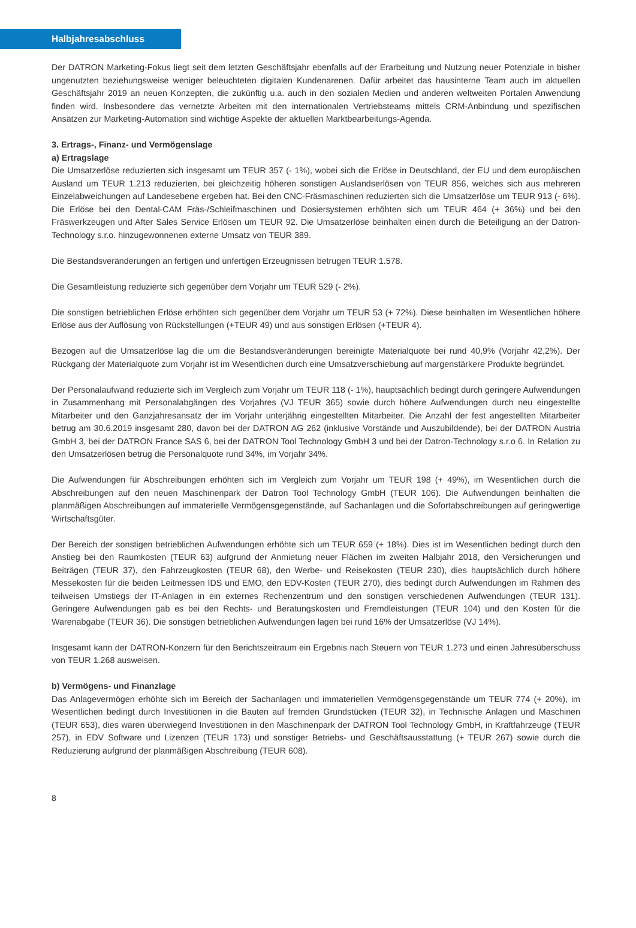Halbjahresabschluss
Der DATRON Marketing-Fokus liegt seit dem letzten Geschäftsjahr ebenfalls auf der Erarbeitung und Nutzung neuer Potenziale in bisher ungenutzten beziehungsweise weniger beleuchteten digitalen Kundenarenen. Dafür arbeitet das hausinterne Team auch im aktuellen Geschäftsjahr 2019 an neuen Konzepten, die zukünftig u.a. auch in den sozialen Medien und anderen weltweiten Portalen Anwendung finden wird. Insbesondere das vernetzte Arbeiten mit den internationalen Vertriebsteams mittels CRM-Anbindung und spezifischen Ansätzen zur Marketing-Automation sind wichtige Aspekte der aktuellen Marktbearbeitungs-Agenda.
3. Ertrags-, Finanz- und Vermögenslage
a) Ertragslage
Die Umsatzerlöse reduzierten sich insgesamt um TEUR 357 (- 1%), wobei sich die Erlöse in Deutschland, der EU und dem europäischen Ausland um TEUR 1.213 reduzierten, bei gleichzeitig höheren sonstigen Auslandserlösen von TEUR 856, welches sich aus mehreren Einzelabweichungen auf Landesebene ergeben hat. Bei den CNC-Fräsmaschinen reduzierten sich die Umsatzerlöse um TEUR 913 (- 6%). Die Erlöse bei den Dental-CAM Fräs-/Schleifmaschinen und Dosiersystemen erhöhten sich um TEUR 464 (+ 36%) und bei den Fräswerkzeugen und After Sales Service Erlösen um TEUR 92. Die Umsatzerlöse beinhalten einen durch die Beteiligung an der Datron-Technology s.r.o. hinzugewonnenen externe Umsatz von TEUR 389.
Die Bestandsveränderungen an fertigen und unfertigen Erzeugnissen betrugen TEUR 1.578.
Die Gesamtleistung reduzierte sich gegenüber dem Vorjahr um TEUR 529 (- 2%).
Die sonstigen betrieblichen Erlöse erhöhten sich gegenüber dem Vorjahr um TEUR 53 (+ 72%). Diese beinhalten im Wesentlichen höhere Erlöse aus der Auflösung von Rückstellungen (+TEUR 49) und aus sonstigen Erlösen (+TEUR 4).
Bezogen auf die Umsatzerlöse lag die um die Bestandsveränderungen bereinigte Materialquote bei rund 40,9% (Vorjahr 42,2%). Der Rückgang der Materialquote zum Vorjahr ist im Wesentlichen durch eine Umsatzverschiebung auf margenstärkere Produkte begründet.
Der Personalaufwand reduzierte sich im Vergleich zum Vorjahr um TEUR 118 (- 1%), hauptsächlich bedingt durch geringere Aufwendungen in Zusammenhang mit Personalabgängen des Vorjahres (VJ TEUR 365) sowie durch höhere Aufwendungen durch neu eingestellte Mitarbeiter und den Ganzjahresansatz der im Vorjahr unterjährig eingestellten Mitarbeiter. Die Anzahl der fest angestellten Mitarbeiter betrug am 30.6.2019 insgesamt 280, davon bei der DATRON AG 262 (inklusive Vorstände und Auszubildende), bei der DATRON Austria GmbH 3, bei der DATRON France SAS 6, bei der DATRON Tool Technology GmbH 3 und bei der Datron-Technology s.r.o 6. In Relation zu den Umsatzerlösen betrug die Personalquote rund 34%, im Vorjahr 34%.
Die Aufwendungen für Abschreibungen erhöhten sich im Vergleich zum Vorjahr um TEUR 198 (+ 49%), im Wesentlichen durch die Abschreibungen auf den neuen Maschinenpark der Datron Tool Technology GmbH (TEUR 106). Die Aufwendungen beinhalten die planmäßigen Abschreibungen auf immaterielle Vermögensgegenstände, auf Sachanlagen und die Sofortabschreibungen auf geringwertige Wirtschaftsgüter.
Der Bereich der sonstigen betrieblichen Aufwendungen erhöhte sich um TEUR 659 (+ 18%). Dies ist im Wesentlichen bedingt durch den Anstieg bei den Raumkosten (TEUR 63) aufgrund der Anmietung neuer Flächen im zweiten Halbjahr 2018, den Versicherungen und Beiträgen (TEUR 37), den Fahrzeugkosten (TEUR 68), den Werbe- und Reisekosten (TEUR 230), dies hauptsächlich durch höhere Messekosten für die beiden Leitmessen IDS und EMO, den EDV-Kosten (TEUR 270), dies bedingt durch Aufwendungen im Rahmen des teilweisen Umstiegs der IT-Anlagen in ein externes Rechenzentrum und den sonstigen verschiedenen Aufwendungen (TEUR 131). Geringere Aufwendungen gab es bei den Rechts- und Beratungskosten und Fremdleistungen (TEUR 104) und den Kosten für die Warenabgabe (TEUR 36). Die sonstigen betrieblichen Aufwendungen lagen bei rund 16% der Umsatzerlöse (VJ 14%).
Insgesamt kann der DATRON-Konzern für den Berichtszeitraum ein Ergebnis nach Steuern von TEUR 1.273 und einen Jahresüberschuss von TEUR 1.268 ausweisen.
b) Vermögens- und Finanzlage
Das Anlagevermögen erhöhte sich im Bereich der Sachanlagen und immateriellen Vermögensgegenstände um TEUR 774 (+ 20%), im Wesentlichen bedingt durch Investitionen in die Bauten auf fremden Grundstücken (TEUR 32), in Technische Anlagen und Maschinen (TEUR 653), dies waren überwiegend Investitionen in den Maschinenpark der DATRON Tool Technology GmbH, in Kraftfahrzeuge (TEUR 257), in EDV Software und Lizenzen (TEUR 173) und sonstiger Betriebs- und Geschäftsausstattung (+ TEUR 267) sowie durch die Reduzierung aufgrund der planmäßigen Abschreibung (TEUR 608).
8